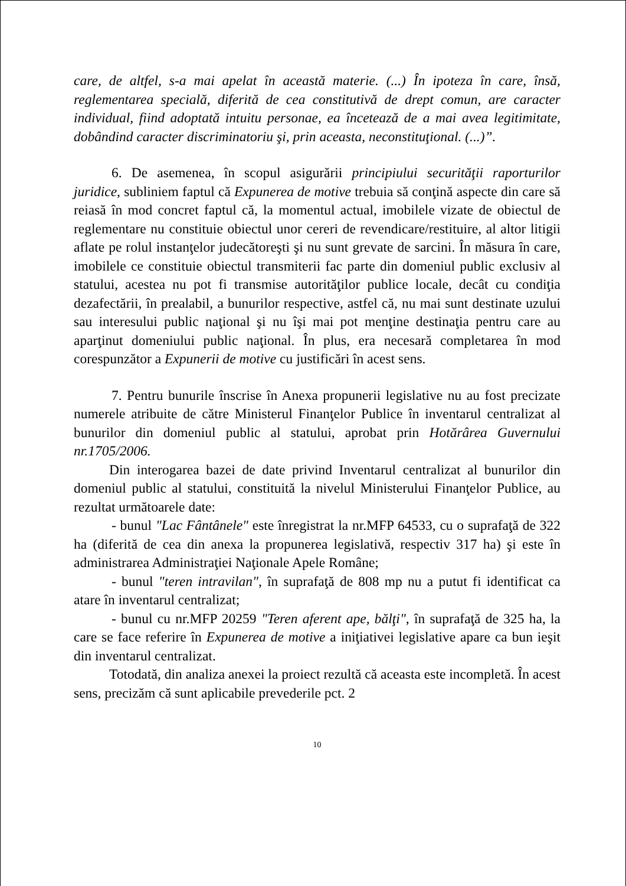care, de altfel, s-a mai apelat în această materie. (...) În ipoteza în care, însă, reglementarea specială, diferită de cea constitutivă de drept comun, are caracter individual, fiind adoptată intuitu personae, ea încetează de a mai avea legitimitate, dobândind caracter discriminatoriu şi, prin aceasta, neconstituţional. (...)”.
6. De asemenea, în scopul asigurării principiului securităţii raporturilor juridice, subliniem faptul că Expunerea de motive trebuia să conţină aspecte din care să reiasă în mod concret faptul că, la momentul actual, imobilele vizate de obiectul de reglementare nu constituie obiectul unor cereri de revendicare/restituire, al altor litigii aflate pe rolul instanţelor judecătoreşti şi nu sunt grevate de sarcini. În măsura în care, imobilele ce constituie obiectul transmiterii fac parte din domeniul public exclusiv al statului, acestea nu pot fi transmise autorităţilor publice locale, decât cu condiţia dezafectării, în prealabil, a bunurilor respective, astfel că, nu mai sunt destinate uzului sau interesului public naţional şi nu îşi mai pot menţine destinaţia pentru care au aparţinut domeniului public naţional. În plus, era necesară completarea în mod corespunzător a Expunerii de motive cu justificări în acest sens.
7. Pentru bunurile înscrise în Anexa propunerii legislative nu au fost precizate numerele atribuite de către Ministerul Finanţelor Publice în inventarul centralizat al bunurilor din domeniul public al statului, aprobat prin Hotărârea Guvernului nr.1705/2006.
Din interogarea bazei de date privind Inventarul centralizat al bunurilor din domeniul public al statului, constituită la nivelul Ministerului Finanţelor Publice, au rezultat următoarele date:
- bunul "Lac Fântânele" este înregistrat la nr.MFP 64533, cu o suprafaţă de 322 ha (diferită de cea din anexa la propunerea legislativă, respectiv 317 ha) şi este în administrarea Administraţiei Naţionale Apele Române;
- bunul "teren intravilan", în suprafaţă de 808 mp nu a putut fi identificat ca atare în inventarul centralizat;
- bunul cu nr.MFP 20259 "Teren aferent ape, bălţi", în suprafaţă de 325 ha, la care se face referire în Expunerea de motive a iniţiativei legislative apare ca bun ieşit din inventarul centralizat.
Totodată, din analiza anexei la proiect rezultă că aceasta este incompletă. În acest sens, precizăm că sunt aplicabile prevederile pct. 2
10